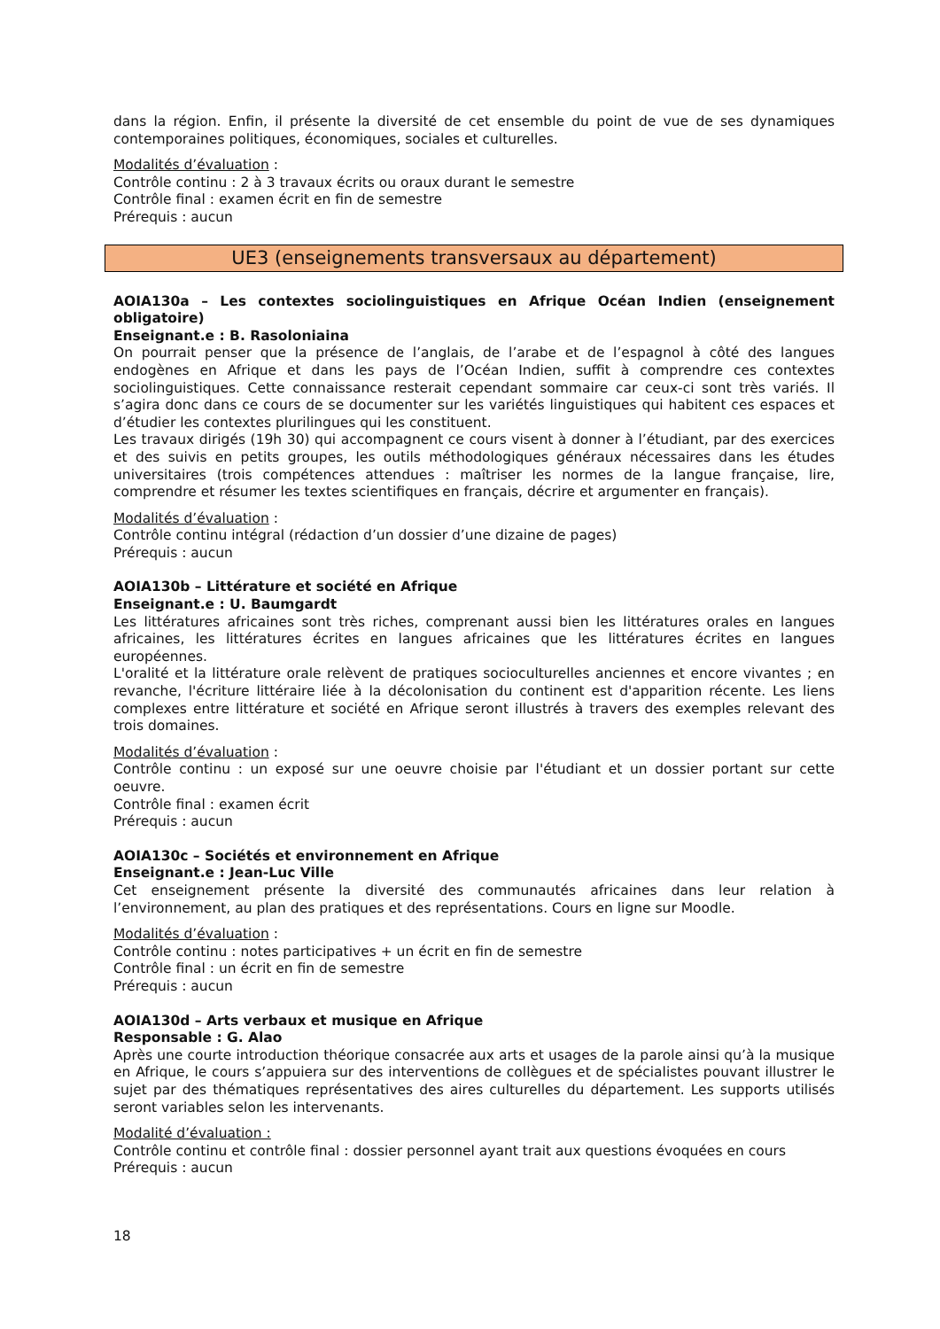dans la région. Enfin, il présente la diversité de cet ensemble du point de vue de ses dynamiques contemporaines politiques, économiques, sociales et culturelles.
Modalités d’évaluation :
Contrôle continu : 2 à 3 travaux écrits ou oraux durant le semestre
Contrôle final : examen écrit en fin de semestre
Prérequis : aucun
UE3 (enseignements transversaux au département)
AOIA130a – Les contextes sociolinguistiques en Afrique Océan Indien (enseignement obligatoire)
Enseignant.e : B. Rasoloniaina
On pourrait penser que la présence de l’anglais, de l’arabe et de l’espagnol à côté des langues endogènes en Afrique et dans les pays de l’Océan Indien, suffit à comprendre ces contextes sociolinguistiques. Cette connaissance resterait cependant sommaire car ceux-ci sont très variés. Il s’agira donc dans ce cours de se documenter sur les variétés linguistiques qui habitent ces espaces et d’étudier les contextes plurilingues qui les constituent.
Les travaux dirigés (19h 30) qui accompagnent ce cours visent à donner à l’étudiant, par des exercices et des suivis en petits groupes, les outils méthodologiques généraux nécessaires dans les études universitaires (trois compétences attendues : maîtriser les normes de la langue française, lire, comprendre et résumer les textes scientifiques en français, décrire et argumenter en français).
Modalités d’évaluation :
Contrôle continu intégral (rédaction d’un dossier d’une dizaine de pages)
Prérequis : aucun
AOIA130b – Littérature et société en Afrique
Enseignant.e : U. Baumgardt
Les littératures africaines sont très riches, comprenant aussi bien les littératures orales en langues africaines, les littératures écrites en langues africaines que les littératures écrites en langues européennes.
L'oralité et la littérature orale relèvent de pratiques socioculturelles anciennes et encore vivantes ; en revanche, l'écriture littéraire liée à la décolonisation du continent est d'apparition récente. Les liens complexes entre littérature et société en Afrique seront illustrés à travers des exemples relevant des trois domaines.
Modalités d’évaluation :
Contrôle continu : un exposé sur une oeuvre choisie par l'étudiant et un dossier portant sur cette oeuvre.
Contrôle final : examen écrit
Prérequis : aucun
AOIA130c – Sociétés et environnement en Afrique
Enseignant.e : Jean-Luc Ville
Cet enseignement présente la diversité des communautés africaines dans leur relation à l’environnement, au plan des pratiques et des représentations. Cours en ligne sur Moodle.
Modalités d’évaluation :
Contrôle continu : notes participatives + un écrit en fin de semestre
Contrôle final : un écrit en fin de semestre
Prérequis : aucun
AOIA130d – Arts verbaux et musique en Afrique
Responsable : G. Alao
Après une courte introduction théorique consacrée aux arts et usages de la parole ainsi qu’à la musique en Afrique, le cours s’appuiera sur des interventions de collègues et de spécialistes pouvant illustrer le sujet par des thématiques représentatives des aires culturelles du département. Les supports utilisés seront variables selon les intervenants.
Modalité d’évaluation :
Contrôle continu et contrôle final : dossier personnel ayant trait aux questions évoquées en cours
Prérequis : aucun
18